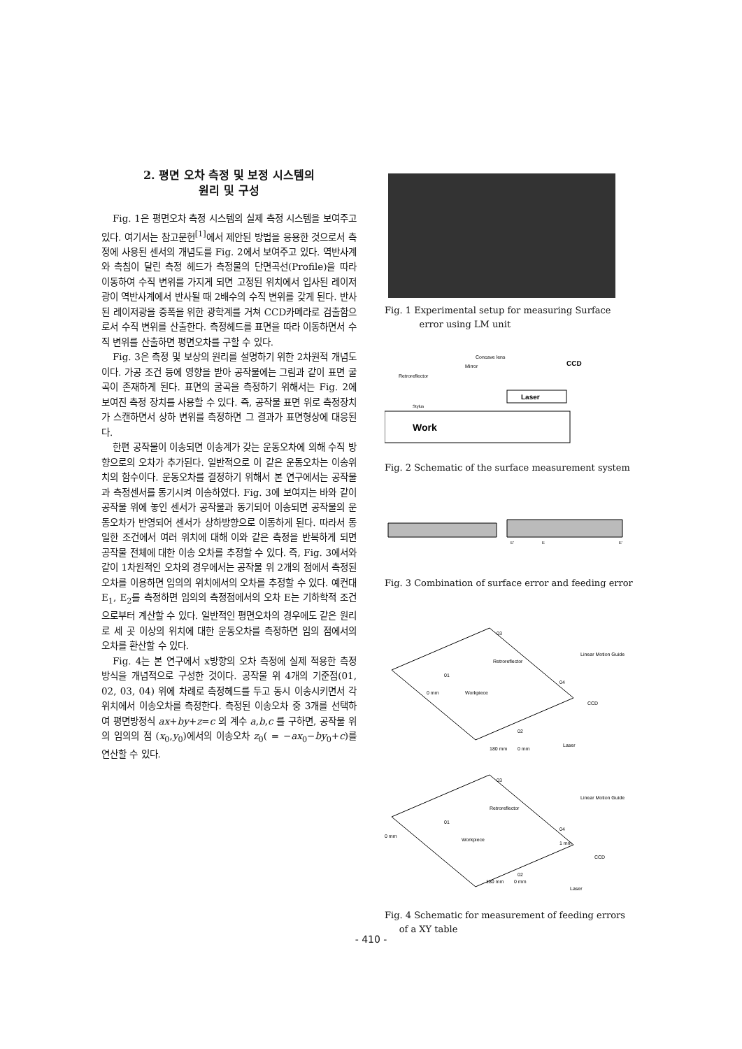2. 평면 오차 측정 및 보정 시스템의
원리 및 구성
Fig. 1은 평면오차 측정 시스템의 실제 측정 시스템을 보여주고 있다. 여기서는 참고문헌<sup>[1]</sup>에서 제안된 방법을 응용한 것으로서 측정에 사용된 센서의 개념도를 Fig. 2에서 보여주고 있다. 역반사계와 촉침이 달린 측정 헤드가 측정물의 단면곡선(Profile)을 따라 이동하여 수직 변위를 가지게 되면 고정된 위치에서 입사된 레이저광이 역반사계에서 반사될 때 2배수의 수직 변위를 갖게 된다. 반사된 레이저광을 증폭을 위한 광학계를 거쳐 CCD카메라로 검출함으로서 수직 변위를 산출한다. 측정헤드를 표면을 따라 이동하면서 수직 변위를 산출하면 평면오차를 구할 수 있다.
Fig. 3은 측정 및 보상의 원리를 설명하기 위한 2차원적 개념도이다. 가공 조건 등에 영향을 받아 공작물에는 그림과 같이 표면 굴곡이 존재하게 된다. 표면의 굴곡을 측정하기 위해서는 Fig. 2에 보여진 측정 장치를 사용할 수 있다. 즉, 공작물 표면 위로 측정장치가 스캔하면서 상하 변위를 측정하면 그 결과가 표면형상에 대응된다.
한편 공작물이 이송되면 이송계가 갖는 운동오차에 의해 수직 방향으로의 오차가 추가된다. 일반적으로 이 같은 운동오차는 이송위치의 함수이다. 운동오차를 결정하기 위해서 본 연구에서는 공작물과 측정센서를 동기시켜 이송하였다. Fig. 3에 보여지는 바와 같이 공작물 위에 놓인 센서가 공작물과 동기되어 이송되면 공작물의 운동오차가 반영되어 센서가 상하방향으로 이동하게 된다. 따라서 동일한 조건에서 여러 위치에 대해 이와 같은 측정을 반복하게 되면 공작물 전체에 대한 이송 오차를 추정할 수 있다. 즉, Fig. 3에서와 같이 1차원적인 오차의 경우에서는 공작물 위 2개의 점에서 측정된 오차를 이용하면 임의의 위치에서의 오차를 추정할 수 있다. 예컨대 E<sub>1</sub>, E<sub>2</sub>를 측정하면 임의의 측정점에서의 오차 E는 기하학적 조건으로부터 계산할 수 있다. 일반적인 평면오차의 경우에도 같은 원리로 세 곳 이상의 위치에 대한 운동오차를 측정하면 임의 점에서의 오차를 환산할 수 있다.
Fig. 4는 본 연구에서 x방향의 오차 측정에 실제 적용한 측정 방식을 개념적으로 구성한 것이다. 공작물 위 4개의 기준점(01, 02, 03, 04) 위에 차례로 측정헤드를 두고 동시 이송시키면서 각 위치에서 이송오차를 측정한다. 측정된 이송오차 중 3개를 선택하여 평면방정식 ax+by+z=c 의 계수 a,b,c 를 구하면, 공작물 위의 임의의 점 (x<sub>0</sub>,y<sub>0</sub>)에서의 이송오차 z<sub>0</sub>( = −ax<sub>0</sub>−by<sub>0</sub>+c)를 연산할 수 있다.
Fig. 1 Experimental setup for measuring Surface
error using LM unit
Work
Concave lens
Mirror
Retroreflector
CCD
Laser
Stylus
Fig. 2 Schematic of the surface measurement system
E'
E
E'
Fig. 3 Combination of surface error and feeding error
03
01
02
04
Retroreflector
Linear Motion Guide
0 mm
Workpiece
Laser
CCD
180 mm
0 mm
03
01
02
04
Retroreflector
Linear Motion Guide
0 mm
Workpiece
1 mm
Laser
CCD
180 mm
0 mm
Fig. 4 Schematic for measurement of feeding errors
of a XY table
- 410 -